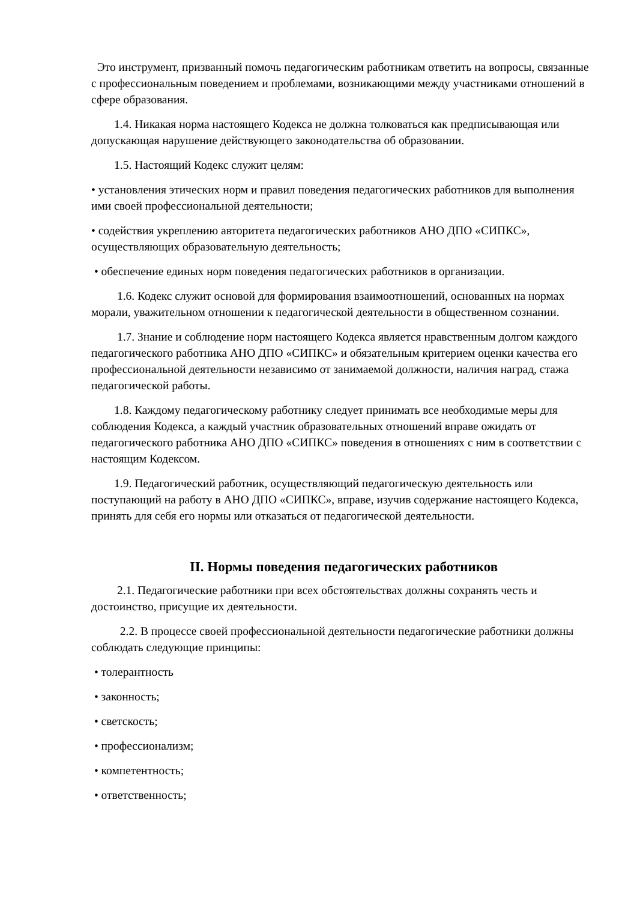Это инструмент, призванный помочь педагогическим работникам ответить на вопросы, связанные с профессиональным поведением и проблемами, возникающими между участниками отношений в сфере образования.
1.4. Никакая норма настоящего Кодекса не должна толковаться как предписывающая или допускающая нарушение действующего законодательства об образовании.
1.5. Настоящий Кодекс служит целям:
• установления этических норм и правил поведения педагогических работников для выполнения ими своей профессиональной деятельности;
• содействия укреплению авторитета педагогических работников АНО ДПО «СИПКС», осуществляющих образовательную деятельность;
• обеспечение единых норм поведения педагогических работников в организации.
1.6. Кодекс служит основой для формирования взаимоотношений, основанных на нормах морали, уважительном отношении к педагогической деятельности в общественном сознании.
1.7. Знание и соблюдение норм настоящего Кодекса является нравственным долгом каждого педагогического работника АНО ДПО «СИПКС» и обязательным критерием оценки качества его профессиональной деятельности независимо от занимаемой должности, наличия наград, стажа педагогической работы.
1.8. Каждому педагогическому работнику следует принимать все необходимые меры для соблюдения Кодекса, а каждый участник образовательных отношений вправе ожидать от педагогического работника АНО ДПО «СИПКС» поведения в отношениях с ним в соответствии с настоящим Кодексом.
1.9. Педагогический работник, осуществляющий педагогическую деятельность или поступающий на работу в АНО ДПО «СИПКС», вправе, изучив содержание настоящего Кодекса, принять для себя его нормы или отказаться от педагогической деятельности.
II. Нормы поведения педагогических работников
2.1. Педагогические работники при всех обстоятельствах должны сохранять честь и достоинство, присущие их деятельности.
2.2. В процессе своей профессиональной деятельности педагогические работники должны соблюдать следующие принципы:
• толерантность
• законность;
• светскость;
• профессионализм;
• компетентность;
• ответственность;